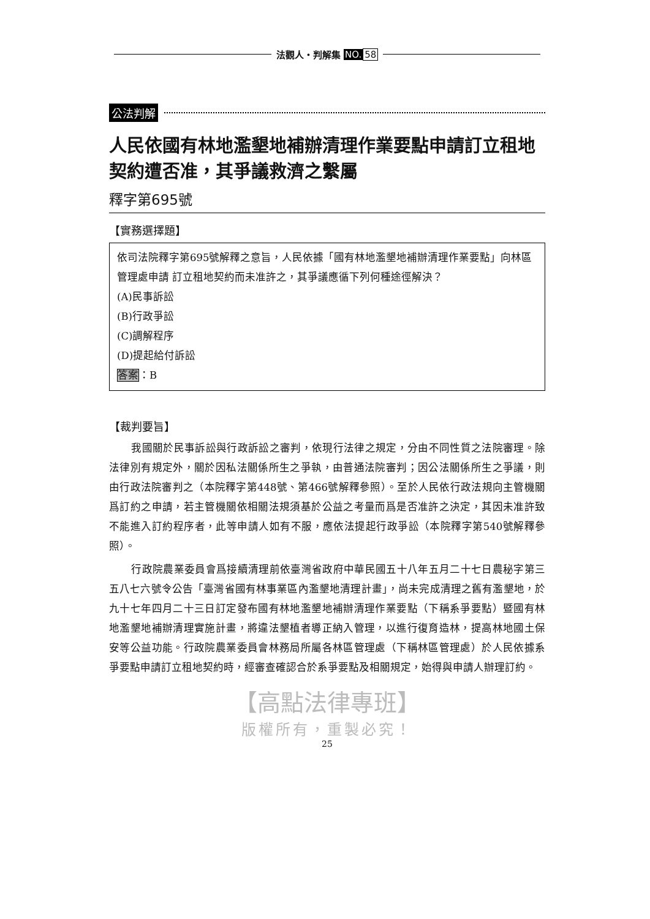法觀人・判解集 NO. 58
公法判解
人民依國有林地濫墾地補辦清理作業要點申請訂立租地契約遭否准，其爭議救濟之繫屬
釋字第695號
【實務選擇題】
依司法院釋字第695號解釋之意旨，人民依據「國有林地濫墾地補辦清理作業要點」向林區管理處申請 訂立租地契約而未准許之，其爭議應循下列何種途徑解決？
(A)民事訴訟
(B)行政爭訟
(C)調解程序
(D)提起給付訴訟
答案：B
【裁判要旨】
我國關於民事訴訟與行政訴訟之審判，依現行法律之規定，分由不同性質之法院審理。除法律別有規定外，關於因私法關係所生之爭執，由普通法院審判；因公法關係所生之爭議，則由行政法院審判之（本院釋字第448號、第466號解釋參照）。至於人民依行政法規向主管機關爲訂約之申請，若主管機關依相關法規須基於公益之考量而爲是否准許之決定，其因未准許致不能進入訂約程序者，此等申請人如有不服，應依法提起行政爭訟（本院釋字第540號解釋參照）。
行政院農業委員會爲接續清理前依臺灣省政府中華民國五十八年五月二十七日農秘字第三五八七六號令公告「臺灣省國有林事業區內濫墾地清理計畫」，尚未完成清理之舊有濫墾地，於九十七年四月二十三日訂定發布國有林地濫墾地補辦清理作業要點（下稱系爭要點）暨國有林地濫墾地補辦清理實施計畫，將違法墾植者導正納入管理，以進行復育造林，提高林地國土保安等公益功能。行政院農業委員會林務局所屬各林區管理處（下稱林區管理處）於人民依據系爭要點申請訂立租地契約時，經審查確認合於系爭要點及相關規定，始得與申請人辦理訂約。
【高點法律專班】
版權所有，重製必究！
25